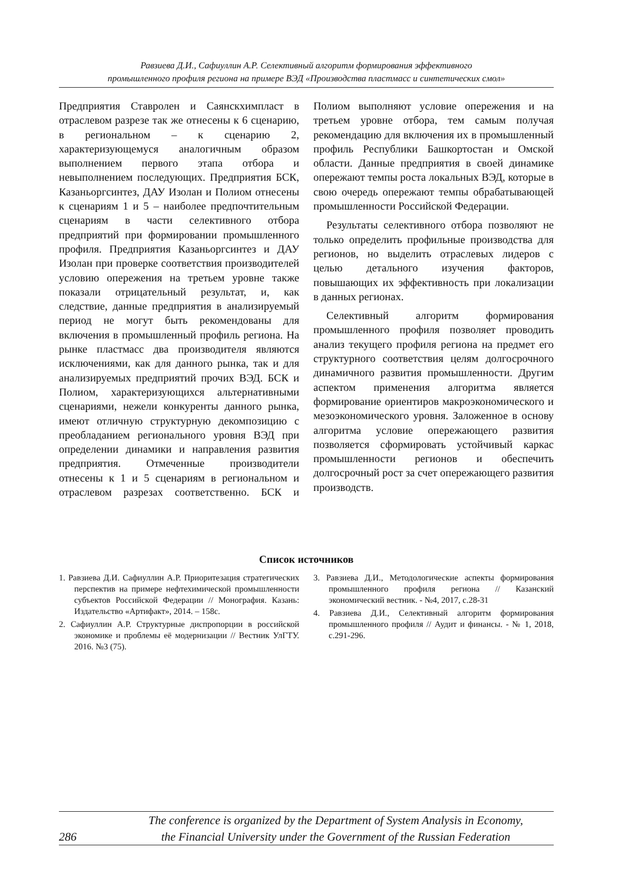Равзиева Д.И., Сафиуллин А.Р. Селективный алгоритм формирования эффективного
промышленного профиля региона на примере ВЭД «Производства пластмасс и синтетических смол»
Предприятия Ставролен и Саянскхимпласт в отраслевом разрезе так же отнесены к 6 сценарию, в региональном – к сценарию 2, характеризующемуся аналогичным образом выполнением первого этапа отбора и невыполнением последующих. Предприятия БСК, Казаньоргсинтез, ДАУ Изолан и Полиом отнесены к сценариям 1 и 5 – наиболее предпочтительным сценариям в части селективного отбора предприятий при формировании промышленного профиля. Предприятия Казаньоргсинтез и ДАУ Изолан при проверке соответствия производителей условию опережения на третьем уровне также показали отрицательный результат, и, как следствие, данные предприятия в анализируемый период не могут быть рекомендованы для включения в промышленный профиль региона. На рынке пластмасс два производителя являются исключениями, как для данного рынка, так и для анализируемых предприятий прочих ВЭД. БСК и Полиом, характеризующихся альтернативными сценариями, нежели конкуренты данного рынка, имеют отличную структурную декомпозицию с преобладанием регионального уровня ВЭД при определении динамики и направления развития предприятия. Отмеченные производители отнесены к 1 и 5 сценариям в региональном и отраслевом разрезах соответственно. БСК и Полиом выполняют условие опережения и на третьем уровне отбора, тем самым получая рекомендацию для включения их в промышленный профиль Республики Башкортостан и Омской области. Данные предприятия в своей динамике опережают темпы роста локальных ВЭД, которые в свою очередь опережают темпы обрабатывающей промышленности Российской Федерации.
Результаты селективного отбора позволяют не только определить профильные производства для регионов, но выделить отраслевых лидеров с целью детального изучения факторов, повышающих их эффективность при локализации в данных регионах.
Селективный алгоритм формирования промышленного профиля позволяет проводить анализ текущего профиля региона на предмет его структурного соответствия целям долгосрочного динамичного развития промышленности. Другим аспектом применения алгоритма является формирование ориентиров макроэкономического и мезоэкономического уровня. Заложенное в основу алгоритма условие опережающего развития позволяется сформировать устойчивый каркас промышленности регионов и обеспечить долгосрочный рост за счет опережающего развития производств.
Список источников
1. Равзиева Д.И. Сафиуллин А.Р. Приоритезация стратегических перспектив на примере нефтехимической промышленности субъектов Российской Федерации // Монография. Казань: Издательство «Артифакт», 2014. – 158с.
2. Сафиуллин А.Р. Структурные диспропорции в российской экономике и проблемы её модернизации // Вестник УлГТУ. 2016. №3 (75).
3. Равзиева Д.И., Методологические аспекты формирования промышленного профиля региона // Казанский экономический вестник. - №4, 2017, с.28-31
4. Равзиева Д.И., Селективный алгоритм формирования промышленного профиля // Аудит и финансы. - № 1, 2018, с.291-296.
286 The conference is organized by the Department of System Analysis in Economy,
the Financial University under the Government of the Russian Federation